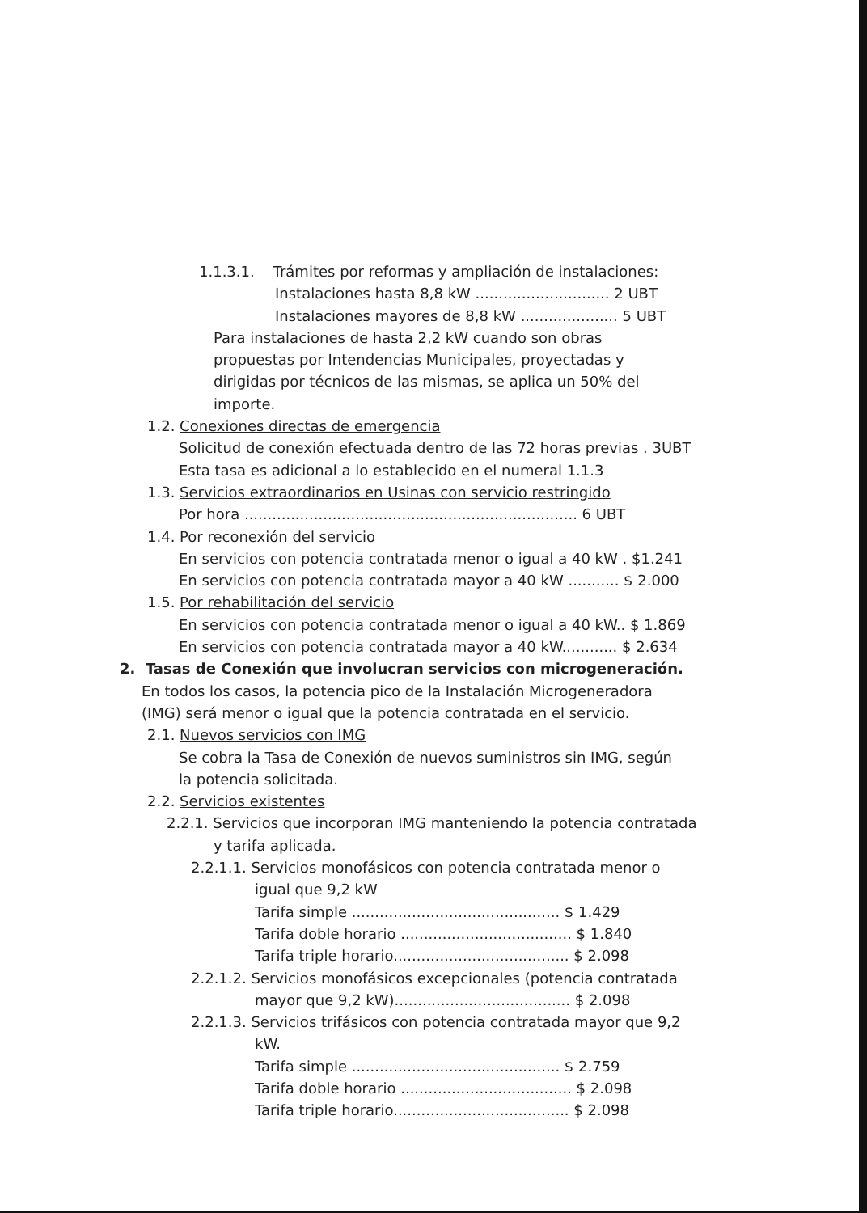1.1.3.1. Trámites por reformas y ampliación de instalaciones:
Instalaciones hasta 8,8 kW ............................. 2 UBT
Instalaciones mayores de 8,8 kW ..................... 5 UBT
Para instalaciones de hasta 2,2 kW cuando son obras propuestas por Intendencias Municipales, proyectadas y dirigidas por técnicos de las mismas, se aplica un 50% del importe.
1.2. Conexiones directas de emergencia
Solicitud de conexión efectuada dentro de las 72 horas previas . 3UBT
Esta tasa es adicional a lo establecido en el numeral 1.1.3
1.3. Servicios extraordinarios en Usinas con servicio restringido
Por hora ........................................................................ 6 UBT
1.4. Por reconexión del servicio
En servicios con potencia contratada menor o igual a 40 kW . $1.241
En servicios con potencia contratada mayor a 40 kW ........... $ 2.000
1.5. Por rehabilitación del servicio
En servicios con potencia contratada menor o igual a 40 kW.. $ 1.869
En servicios con potencia contratada mayor a 40 kW............ $ 2.634
2. Tasas de Conexión que involucran servicios con microgeneración.
En todos los casos, la potencia pico de la Instalación Microgeneradora (IMG) será menor o igual que la potencia contratada en el servicio.
2.1. Nuevos servicios con IMG
Se cobra la Tasa de Conexión de nuevos suministros sin IMG, según la potencia solicitada.
2.2. Servicios existentes
2.2.1. Servicios que incorporan IMG manteniendo la potencia contratada
y tarifa aplicada.
2.2.1.1. Servicios monofásicos con potencia contratada menor o
igual que 9,2 kW
Tarifa simple ............................................. $ 1.429
Tarifa doble horario ..................................... $ 1.840
Tarifa triple horario...................................... $ 2.098
2.2.1.2. Servicios monofásicos excepcionales (potencia contratada
mayor que 9,2 kW)...................................... $ 2.098
2.2.1.3. Servicios trifásicos con potencia contratada mayor que 9,2
kW.
Tarifa simple ............................................. $ 2.759
Tarifa doble horario ..................................... $ 2.098
Tarifa triple horario...................................... $ 2.098